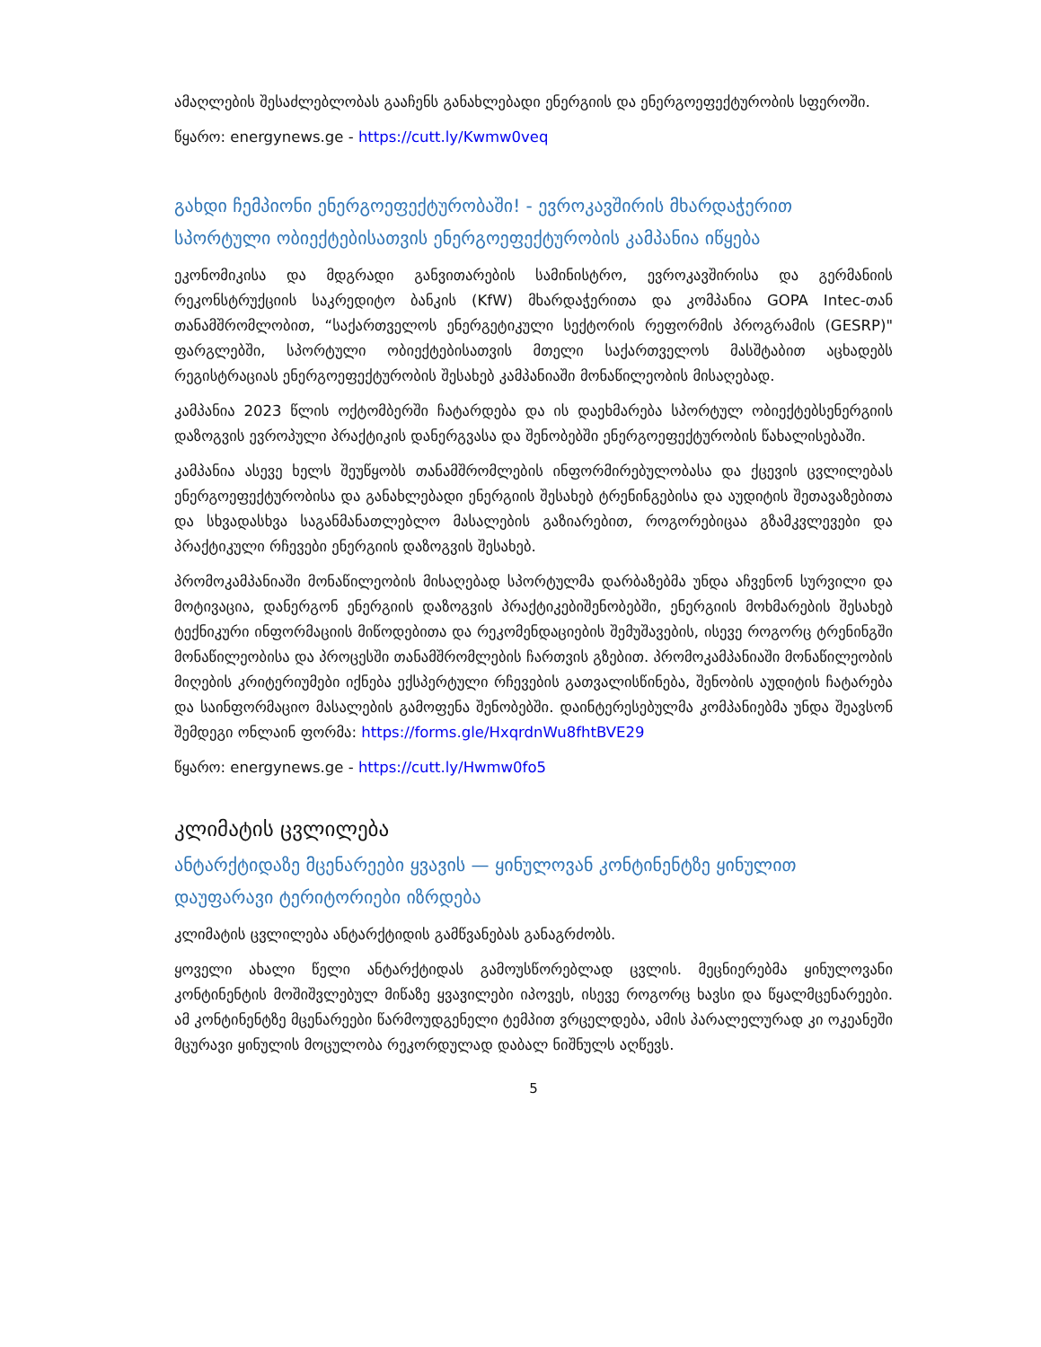ამაღლების შესაძლებლობას გააჩენს განახლებადი ენერგიის და ენერგოეფექტურობის სფეროში.
წყარო: energynews.ge - https://cutt.ly/Kwmw0veq
გახდი ჩემპიონი ენერგოეფექტურობაში! - ევროკავშირის მხარდაჭერით სპორტული ობიექტებისათვის ენერგოეფექტურობის კამპანია იწყება
ეკონომიკისა და მდგრადი განვითარების სამინისტრო, ევროკავშირისა და გერმანიის რეკონსტრუქციის საკრედიტო ბანკის (KfW) მხარდაჭერითა და კომპანია GOPA Intec-თან თანამშრომლობით, “საქართველოს ენერგეტიკული სექტორის რეფორმის პროგრამის (GESRP)" ფარგლებში, სპორტული ობიექტებისათვის მთელი საქართველოს მასშტაბით აცხადებს რეგისტრაციას ენერგოეფექტურობის შესახებ კამპანიაში მონაწილეობის მისაღებად.
კამპანია 2023 წლის ოქტომბერში ჩატარდება და ის დაეხმარება სპორტულ ობიექტებსენერგიის დაზოგვის ევროპული პრაქტიკის დანერგვასა და შენობებში ენერგოეფექტურობის წახალისებაში.
კამპანია ასევე ხელს შეუწყობს თანამშრომლების ინფორმირებულობასა და ქცევის ცვლილებას ენერგოეფექტურობისა და განახლებადი ენერგიის შესახებ ტრენინგებისა და აუდიტის შეთავაზებითა და სხვადასხვა საგანმანათლებლო მასალების გაზიარებით, როგორებიცაა გზამკვლევები და პრაქტიკული რჩევები ენერგიის დაზოგვის შესახებ.
პრომოკამპანიაში მონაწილეობის მისაღებად სპორტულმა დარბაზებმა უნდა აჩვენონ სურვილი და მოტივაცია, დანერგონ ენერგიის დაზოგვის პრაქტიკებიშენობებში, ენერგიის მოხმარების შესახებ ტექნიკური ინფორმაციის მიწოდებითა და რეკომენდაციების შემუშავების, ისევე როგორც ტრენინგში მონაწილეობისა და პროცესში თანამშრომლების ჩართვის გზებით. პრომოკამპანიაში მონაწილეობის მიღების კრიტერიუმები იქნება ექსპერტული რჩევების გათვალისწინება, შენობის აუდიტის ჩატარება და საინფორმაციო მასალების გამოფენა შენობებში. დაინტერესებულმა კომპანიებმა უნდა შეავსონ შემდეგი ონლაინ ფორმა: https://forms.gle/HxqrdnWu8fhtBVE29
წყარო: energynews.ge - https://cutt.ly/Hwmw0fo5
კლიმატის ცვლილება
ანტარქტიდაზე მცენარეები ყვავის — ყინულოვან კონტინენტზე ყინულით დაუფარავი ტერიტორიები იზრდება
კლიმატის ცვლილება ანტარქტიდის გამწვანებას განაგრძობს.
ყოველი ახალი წელი ანტარქტიდას გამოუსწორებლად ცვლის. მეცნიერებმა ყინულოვანი კონტინენტის მოშიშვლებულ მიწაზე ყვავილები იპოვეს, ისევე როგორც ხავსი და წყალმცენარეები. ამ კონტინენტზე მცენარეები წარმოუდგენელი ტემპით ვრცელდება, ამის პარალელურად კი ოკეანეში მცურავი ყინულის მოცულობა რეკორდულად დაბალ ნიშნულს აღწევს.
5